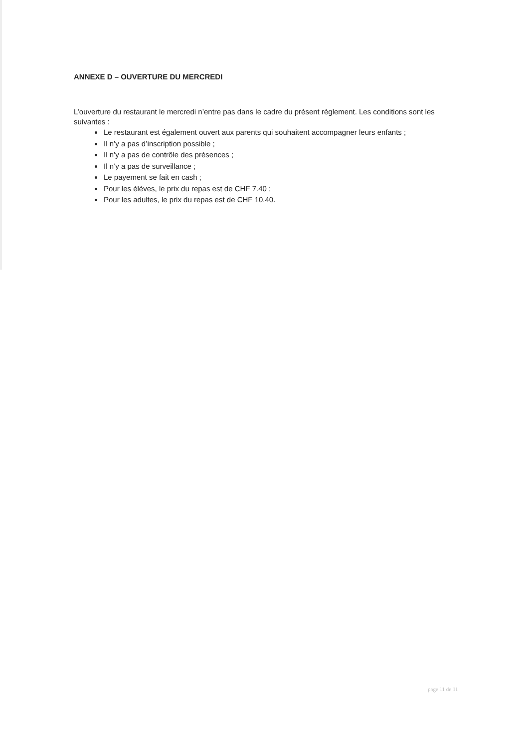ANNEXE D – OUVERTURE DU MERCREDI
L’ouverture du restaurant le mercredi n’entre pas dans le cadre du présent règlement. Les conditions sont les suivantes :
Le restaurant est également ouvert aux parents qui souhaitent accompagner leurs enfants ;
Il n’y a pas d’inscription possible ;
Il n’y a pas de contrôle des présences ;
Il n’y a pas de surveillance ;
Le payement se fait en cash ;
Pour les élèves, le prix du repas est de CHF 7.40 ;
Pour les adultes, le prix du repas est de CHF 10.40.
page 11 de 11